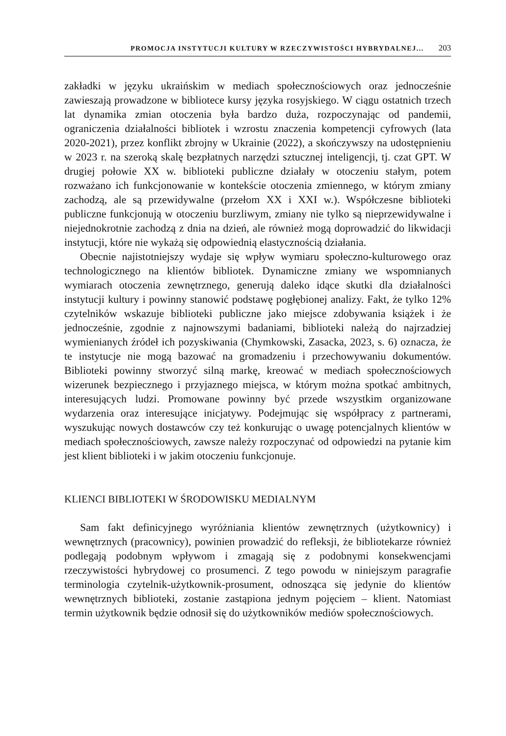PROMOCJA INSTYTUCJI KULTURY W RZECZYWISTOŚCI HYBRYDALNEJ... 203
zakładki w języku ukraińskim w mediach społecznościowych oraz jednocześnie zawieszają prowadzone w bibliotece kursy języka rosyjskiego. W ciągu ostatnich trzech lat dynamika zmian otoczenia była bardzo duża, rozpoczynając od pandemii, ograniczenia działalności bibliotek i wzrostu znaczenia kompetencji cyfrowych (lata 2020-2021), przez konflikt zbrojny w Ukrainie (2022), a skończywszy na udostępnieniu w 2023 r. na szeroką skalę bezpłatnych narzędzi sztucznej inteligencji, tj. czat GPT. W drugiej połowie XX w. biblioteki publiczne działały w otoczeniu stałym, potem rozważano ich funkcjonowanie w kontekście otoczenia zmiennego, w którym zmiany zachodzą, ale są przewidywalne (przełom XX i XXI w.). Współczesne biblioteki publiczne funkcjonują w otoczeniu burzliwym, zmiany nie tylko są nieprzewidywalne i niejednokrotnie zachodzą z dnia na dzień, ale również mogą doprowadzić do likwidacji instytucji, które nie wykażą się odpowiednią elastycznością działania.
Obecnie najistotniejszy wydaje się wpływ wymiaru społeczno-kulturowego oraz technologicznego na klientów bibliotek. Dynamiczne zmiany we wspomnianych wymiarach otoczenia zewnętrznego, generują daleko idące skutki dla działalności instytucji kultury i powinny stanowić podstawę pogłębionej analizy. Fakt, że tylko 12% czytelników wskazuje biblioteki publiczne jako miejsce zdobywania książek i że jednocześnie, zgodnie z najnowszymi badaniami, biblioteki należą do najrzadziej wymienianych źródeł ich pozyskiwania (Chymkowski, Zasacka, 2023, s. 6) oznacza, że te instytucje nie mogą bazować na gromadzeniu i przechowywaniu dokumentów. Biblioteki powinny stworzyć silną markę, kreować w mediach społecznościowych wizerunek bezpiecznego i przyjaznego miejsca, w którym można spotkać ambitnych, interesujących ludzi. Promowane powinny być przede wszystkim organizowane wydarzenia oraz interesujące inicjatywy. Podejmując się współpracy z partnerami, wyszukując nowych dostawców czy też konkurując o uwagę potencjalnych klientów w mediach społecznościowych, zawsze należy rozpoczynać od odpowiedzi na pytanie kim jest klient biblioteki i w jakim otoczeniu funkcjonuje.
KLIENCI BIBLIOTEKI W ŚRODOWISKU MEDIALNYM
Sam fakt definicyjnego wyróżniania klientów zewnętrznych (użytkownicy) i wewnętrznych (pracownicy), powinien prowadzić do refleksji, że bibliotekarze również podlegają podobnym wpływom i zmagają się z podobnymi konsekwencjami rzeczywistości hybrydowej co prosumenci. Z tego powodu w niniejszym paragrafie terminologia czytelnik-użytkownik-prosument, odnosząca się jedynie do klientów wewnętrznych biblioteki, zostanie zastąpiona jednym pojęciem – klient. Natomiast termin użytkownik będzie odnosił się do użytkowników mediów społecznościowych.